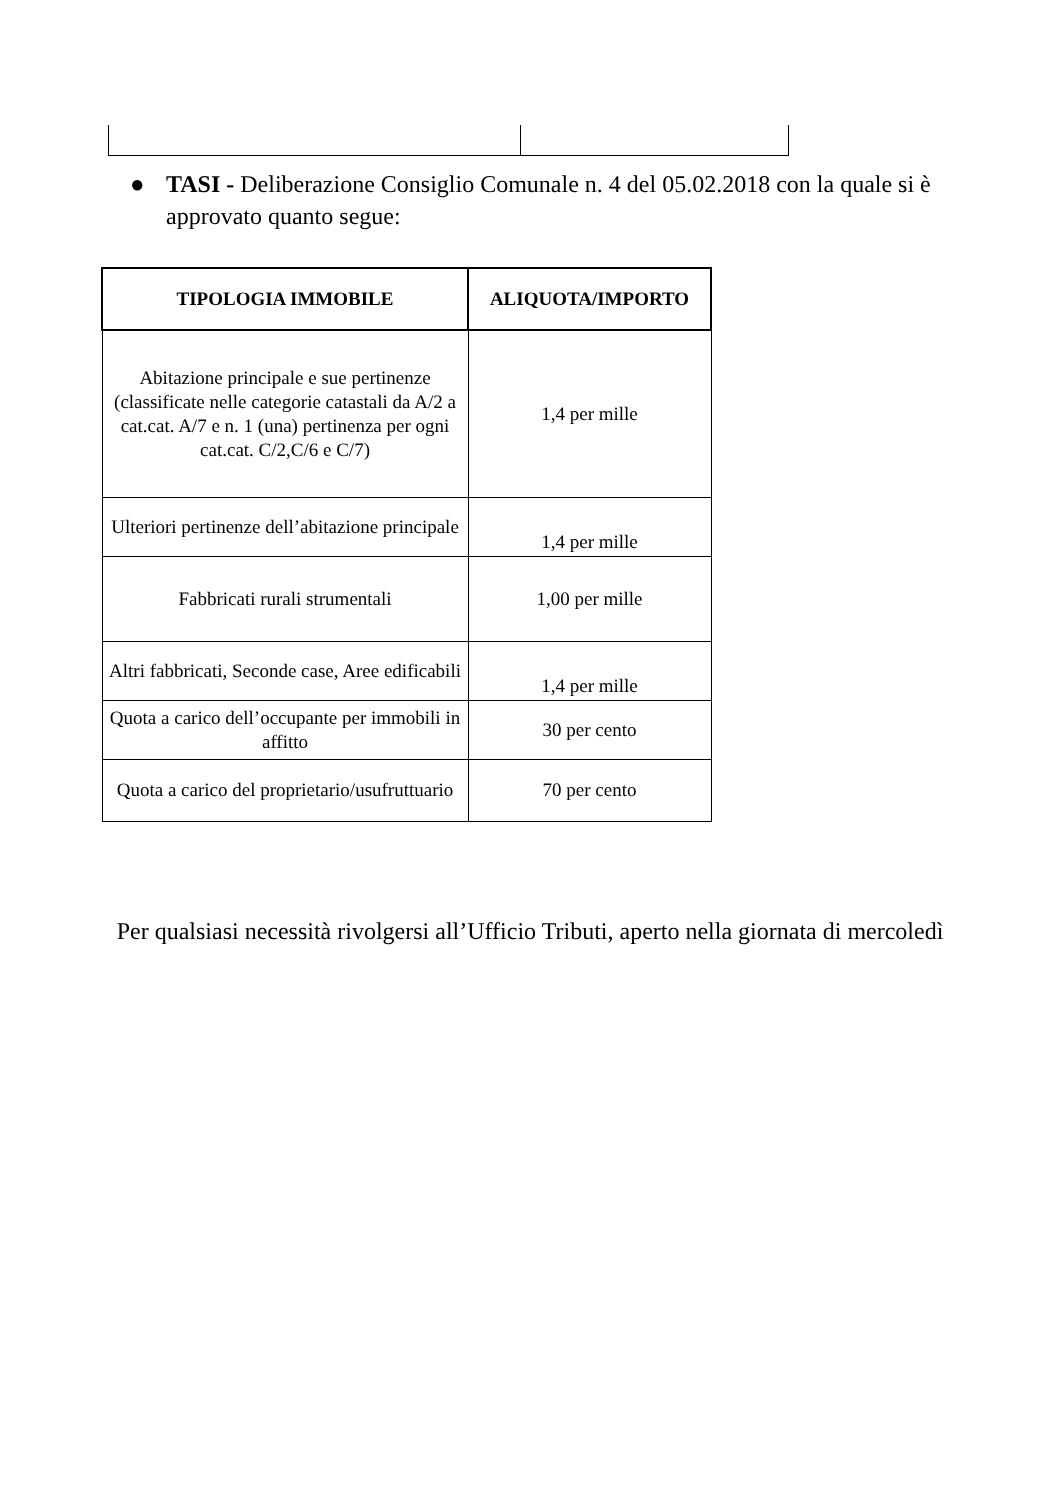● TASI - Deliberazione Consiglio Comunale n. 4 del 05.02.2018 con la quale si è approvato quanto segue:
| TIPOLOGIA IMMOBILE | ALIQUOTA/IMPORTO |
| --- | --- |
| Abitazione principale e sue pertinenze (classificate nelle categorie catastali da A/2 a cat.cat. A/7 e n. 1 (una) pertinenza per ogni cat.cat. C/2,C/6 e C/7) | 1,4 per mille |
| Ulteriori pertinenze dell’abitazione principale | 1,4 per mille |
| Fabbricati rurali strumentali | 1,00 per mille |
| Altri fabbricati, Seconde case, Aree edificabili | 1,4 per mille |
| Quota a carico dell’occupante per immobili in affitto | 30 per cento |
| Quota a carico del proprietario/usufruttuario | 70 per cento |
Per qualsiasi necessità rivolgersi all’Ufficio Tributi, aperto nella giornata di mercoledì